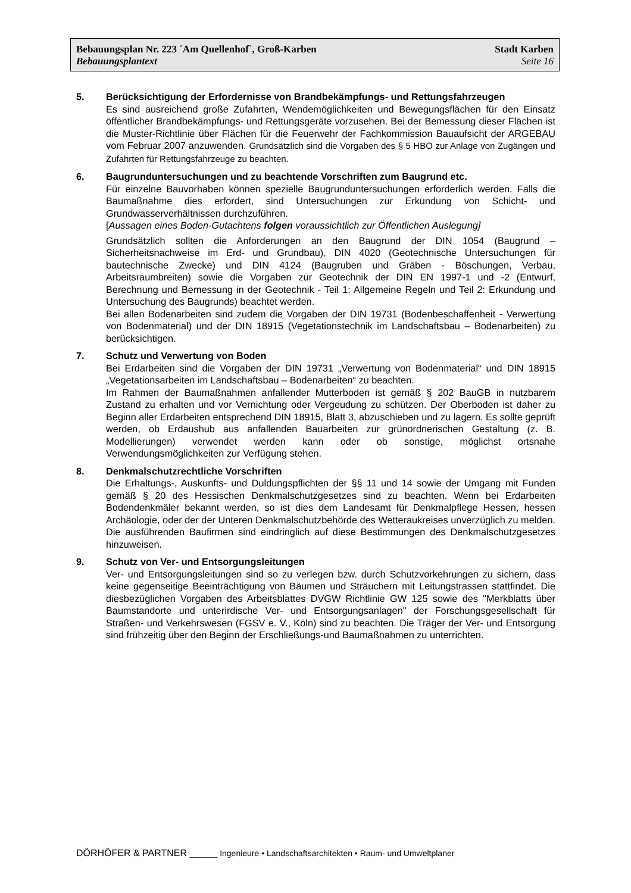Bebauungsplan Nr. 223 ´Am Quellenhof`, Groß-Karben Stadt Karben
Bebauungsplantext Seite 16
5. Berücksichtigung der Erfordernisse von Brandbekämpfungs- und Rettungsfahr­zeugen
Es sind ausreichend große Zufahrten, Wendemöglichkeiten und Bewegungsflächen für den Einsatz öffentlicher Brandbekämpfungs- und Rettungsgeräte vorzusehen. Bei der Bemessung dieser Flächen ist die Muster-Richtlinie über Flächen für die Feuerwehr der Fachkommission Bauaufsicht der ARGEBAU vom Februar 2007 anzuwenden. Grundsätzlich sind die Vorgaben des § 5 HBO zur Anlage von Zugängen und Zufahrten für Rettungsfahrzeuge zu beachten.
6. Baugrunduntersuchungen und zu beachtende Vorschriften zum Baugrund etc.
Für einzelne Bauvorhaben können spezielle Baugrunduntersuchungen erforderlich werden. Falls die Baumaßnahme dies erfordert, sind Untersuchungen zur Erkundung von Schicht- und Grundwasserverhältnissen durchzuführen.
[Aussagen eines Boden-Gutachtens folgen voraussichtlich zur Öffentlichen Auslegung]
Grundsätzlich sollten die Anforderungen an den Baugrund der DIN 1054 (Baugrund – Sicherheitsnachweise im Erd- und Grundbau), DIN 4020 (Geotechnische Unter­suchungen für bautechnische Zwecke) und DIN 4124 (Baugruben und Gräben - Böschungen, Verbau, Arbeitsraumbreiten) sowie die Vorgaben zur Geotechnik der DIN EN 1997-1 und -2 (Entwurf, Berechnung und Bemessung in der Geotechnik - Teil 1: Allgemeine Regeln und Teil 2: Erkundung und Untersuchung des Baugrunds) beachtet werden.
Bei allen Bodenarbeiten sind zudem die Vorgaben der DIN 19731 (Bodenbeschaffen­heit - Verwertung von Bodenmaterial) und der DIN 18915 (Vegetationstechnik im Landschaftsbau – Bodenarbeiten) zu berücksichtigen.
7. Schutz und Verwertung von Boden
Bei Erdarbeiten sind die Vorgaben der DIN 19731 „Verwertung von Bodenmaterial“ und DIN 18915 „Vegetationsarbeiten im Landschaftsbau – Bodenarbeiten“ zu beachten.
Im Rahmen der Baumaßnahmen anfallender Mutterboden ist gemäß § 202 BauGB in nutzbarem Zustand zu erhalten und vor Vernichtung oder Vergeudung zu schützen. Der Oberboden ist daher zu Beginn aller Erdarbeiten entsprechend DIN 18915, Blatt 3, abzuschieben und zu lagern. Es sollte geprüft werden, ob Erdaushub aus anfallenden Bauarbeiten zur grünordnerischen Gestaltung (z. B. Modellierungen) verwendet wer­den kann oder ob sonstige, möglichst ortsnahe Verwendungsmöglichkeiten zur Verfü­gung stehen.
8. Denkmalschutzrechtliche Vorschriften
Die Erhaltungs-, Auskunfts- und Duldungspflichten der §§ 11 und 14 sowie der Umgang mit Funden gemäß § 20 des Hessischen Denkmalschutzgesetzes sind zu beachten. Wenn bei Erdarbeiten Bodendenkmäler bekannt werden, so ist dies dem Landesamt für Denk­malpflege Hessen, hessen Archäologie, oder der der Unteren Denkmalschutzbehörde des Wetteraukreises unverzüglich zu melden. Die ausführenden Baufirmen sind eindringlich auf diese Bestimmungen des Denkmalschutzgesetzes hinzuweisen.
9. Schutz von Ver- und Entsorgungsleitungen
Ver- und Entsorgungsleitungen sind so zu verlegen bzw. durch Schutzvorkehrungen zu sichern, dass keine gegenseitige Beeinträchtigung von Bäumen und Sträuchern mit Leitungstrassen stattfindet. Die diesbezüglichen Vorgaben des Arbeitsblattes DVGW Richtlinie GW 125 sowie des "Merkblatts über Baumstandorte und unterirdische Ver- und Entsorgungsanlagen" der Forschungsgesellschaft für Straßen- und Verkehrs­wesen (FGSV e. V., Köln) sind zu beachten. Die Träger der Ver- und Entsorgung sind frühzeitig über den Beginn der Erschließungs-und Baumaßnahmen zu unterrichten.
DÖRHÖFER & PARTNER ______ Ingenieure • Landschaftsarchitekten • Raum- und Umweltplaner